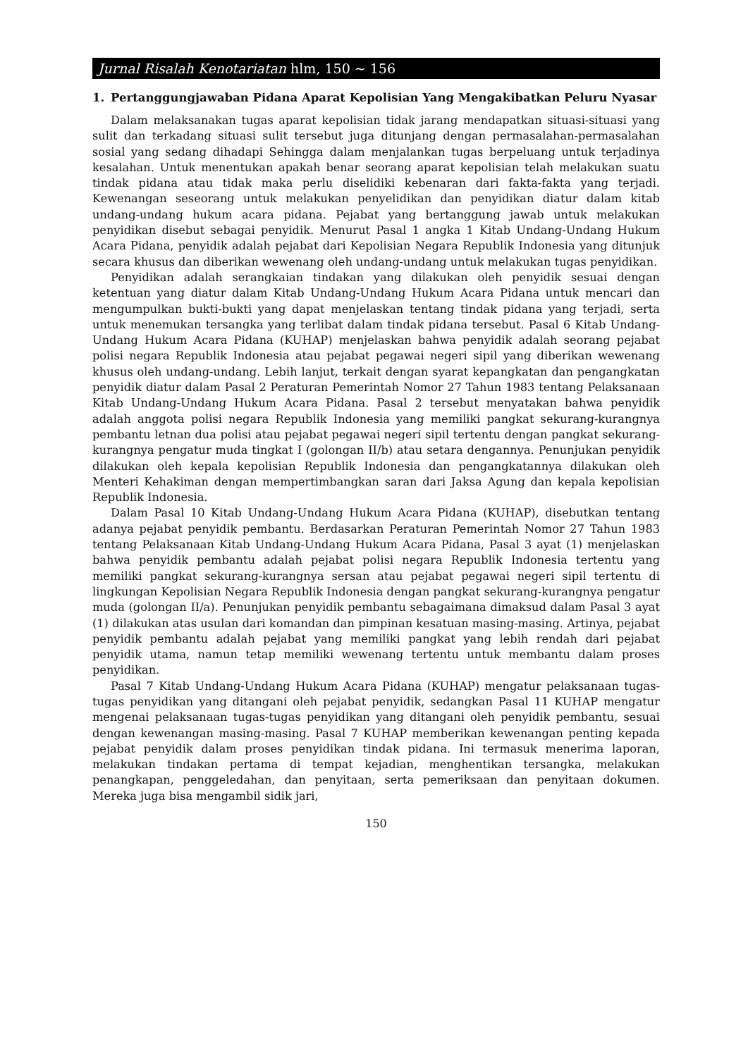Jurnal Risalah Kenotariatan hlm, 150 ~ 156
1. Pertanggungjawaban Pidana Aparat Kepolisian Yang Mengakibatkan Peluru Nyasar
Dalam melaksanakan tugas aparat kepolisian tidak jarang mendapatkan situasi-situasi yang sulit dan terkadang situasi sulit tersebut juga ditunjang dengan permasalahan-permasalahan sosial yang sedang dihadapi Sehingga dalam menjalankan tugas berpeluang untuk terjadinya kesalahan. Untuk menentukan apakah benar seorang aparat kepolisian telah melakukan suatu tindak pidana atau tidak maka perlu diselidiki kebenaran dari fakta-fakta yang terjadi. Kewenangan seseorang untuk melakukan penyelidikan dan penyidikan diatur dalam kitab undang-undang hukum acara pidana. Pejabat yang bertanggung jawab untuk melakukan penyidikan disebut sebagai penyidik. Menurut Pasal 1 angka 1 Kitab Undang-Undang Hukum Acara Pidana, penyidik adalah pejabat dari Kepolisian Negara Republik Indonesia yang ditunjuk secara khusus dan diberikan wewenang oleh undang-undang untuk melakukan tugas penyidikan.
Penyidikan adalah serangkaian tindakan yang dilakukan oleh penyidik sesuai dengan ketentuan yang diatur dalam Kitab Undang-Undang Hukum Acara Pidana untuk mencari dan mengumpulkan bukti-bukti yang dapat menjelaskan tentang tindak pidana yang terjadi, serta untuk menemukan tersangka yang terlibat dalam tindak pidana tersebut. Pasal 6 Kitab Undang-Undang Hukum Acara Pidana (KUHAP) menjelaskan bahwa penyidik adalah seorang pejabat polisi negara Republik Indonesia atau pejabat pegawai negeri sipil yang diberikan wewenang khusus oleh undang-undang. Lebih lanjut, terkait dengan syarat kepangkatan dan pengangkatan penyidik diatur dalam Pasal 2 Peraturan Pemerintah Nomor 27 Tahun 1983 tentang Pelaksanaan Kitab Undang-Undang Hukum Acara Pidana. Pasal 2 tersebut menyatakan bahwa penyidik adalah anggota polisi negara Republik Indonesia yang memiliki pangkat sekurang-kurangnya pembantu letnan dua polisi atau pejabat pegawai negeri sipil tertentu dengan pangkat sekurang-kurangnya pengatur muda tingkat I (golongan II/b) atau setara dengannya. Penunjukan penyidik dilakukan oleh kepala kepolisian Republik Indonesia dan pengangkatannya dilakukan oleh Menteri Kehakiman dengan mempertimbangkan saran dari Jaksa Agung dan kepala kepolisian Republik Indonesia.
Dalam Pasal 10 Kitab Undang-Undang Hukum Acara Pidana (KUHAP), disebutkan tentang adanya pejabat penyidik pembantu. Berdasarkan Peraturan Pemerintah Nomor 27 Tahun 1983 tentang Pelaksanaan Kitab Undang-Undang Hukum Acara Pidana, Pasal 3 ayat (1) menjelaskan bahwa penyidik pembantu adalah pejabat polisi negara Republik Indonesia tertentu yang memiliki pangkat sekurang-kurangnya sersan atau pejabat pegawai negeri sipil tertentu di lingkungan Kepolisian Negara Republik Indonesia dengan pangkat sekurang-kurangnya pengatur muda (golongan II/a). Penunjukan penyidik pembantu sebagaimana dimaksud dalam Pasal 3 ayat (1) dilakukan atas usulan dari komandan dan pimpinan kesatuan masing-masing. Artinya, pejabat penyidik pembantu adalah pejabat yang memiliki pangkat yang lebih rendah dari pejabat penyidik utama, namun tetap memiliki wewenang tertentu untuk membantu dalam proses penyidikan.
Pasal 7 Kitab Undang-Undang Hukum Acara Pidana (KUHAP) mengatur pelaksanaan tugas-tugas penyidikan yang ditangani oleh pejabat penyidik, sedangkan Pasal 11 KUHAP mengatur mengenai pelaksanaan tugas-tugas penyidikan yang ditangani oleh penyidik pembantu, sesuai dengan kewenangan masing-masing. Pasal 7 KUHAP memberikan kewenangan penting kepada pejabat penyidik dalam proses penyidikan tindak pidana. Ini termasuk menerima laporan, melakukan tindakan pertama di tempat kejadian, menghentikan tersangka, melakukan penangkapan, penggeledahan, dan penyitaan, serta pemeriksaan dan penyitaan dokumen. Mereka juga bisa mengambil sidik jari,
150